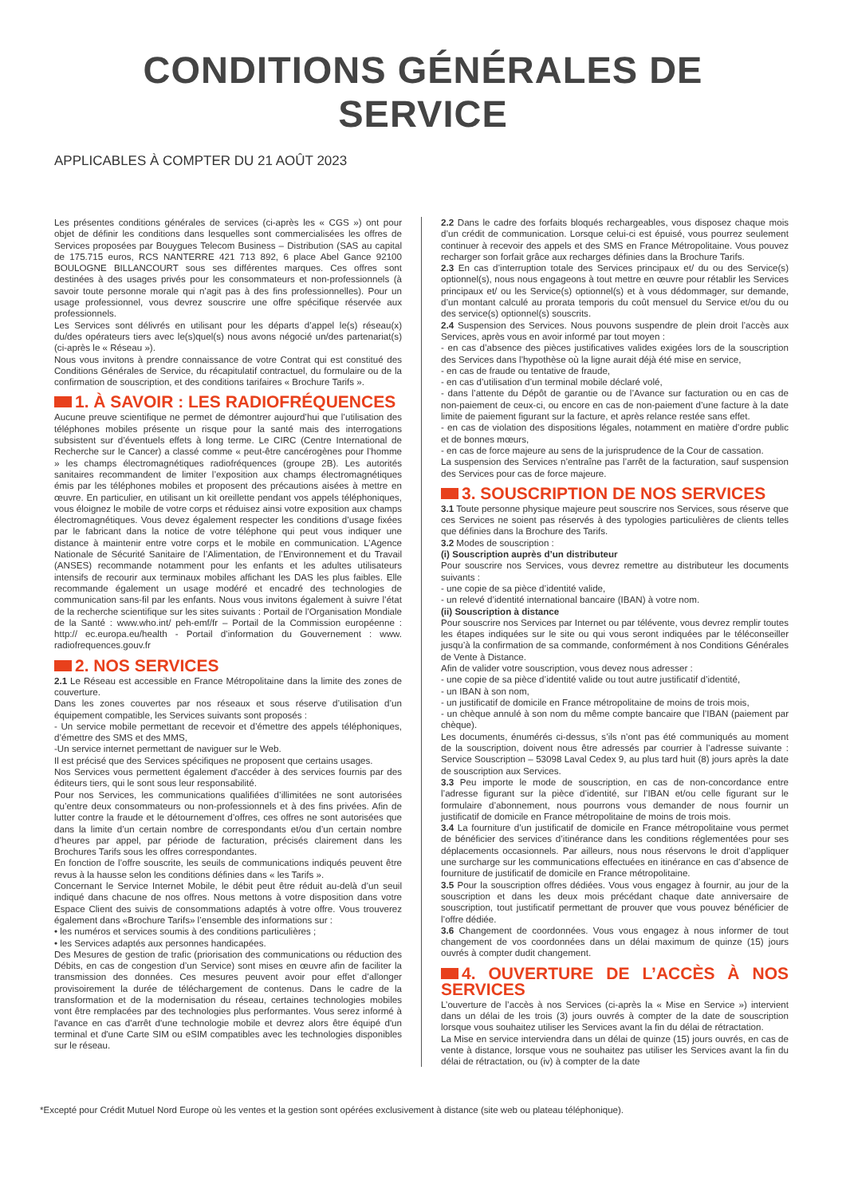CONDITIONS GÉNÉRALES DE SERVICE
APPLICABLES À COMPTER DU 21 AOÛT 2023
Les présentes conditions générales de services (ci-après les « CGS ») ont pour objet de définir les conditions dans lesquelles sont commercialisées les offres de Services proposées par Bouygues Telecom Business – Distribution (SAS au capital de 175.715 euros, RCS NANTERRE 421 713 892, 6 place Abel Gance 92100 BOULOGNE BILLANCOURT sous ses différentes marques. Ces offres sont destinées à des usages privés pour les consommateurs et non-professionnels (à savoir toute personne morale qui n’agit pas à des fins professionnelles). Pour un usage professionnel, vous devrez souscrire une offre spécifique réservée aux professionnels.
Les Services sont délivrés en utilisant pour les départs d’appel le(s) réseau(x) du/des opérateurs tiers avec le(s)quel(s) nous avons négocié un/des partenariat(s) (ci-après le « Réseau »).
Nous vous invitons à prendre connaissance de votre Contrat qui est constitué des Conditions Générales de Service, du récapitulatif contractuel, du formulaire ou de la confirmation de souscription, et des conditions tarifaires « Brochure Tarifs ».
1. À SAVOIR : LES RADIOFRÉQUENCES
Aucune preuve scientifique ne permet de démontrer aujourd’hui que l’utilisation des téléphones mobiles présente un risque pour la santé mais des interrogations subsistent sur d’éventuels effets à long terme. Le CIRC (Centre International de Recherche sur le Cancer) a classé comme « peut-être cancérogènes pour l’homme » les champs électromagnétiques radiofréquences (groupe 2B). Les autorités sanitaires recommandent de limiter l’exposition aux champs électromagnétiques émis par les téléphones mobiles et proposent des précautions aisées à mettre en œuvre. En particulier, en utilisant un kit oreillette pendant vos appels téléphoniques, vous éloignez le mobile de votre corps et réduisez ainsi votre exposition aux champs électromagnétiques. Vous devez également respecter les conditions d’usage fixées par le fabricant dans la notice de votre téléphone qui peut vous indiquer une distance à maintenir entre votre corps et le mobile en communication. L’Agence Nationale de Sécurité Sanitaire de l’Alimentation, de l’Environnement et du Travail (ANSES) recommande notamment pour les enfants et les adultes utilisateurs intensifs de recourir aux terminaux mobiles affichant les DAS les plus faibles. Elle recommande également un usage modéré et encadré des technologies de communication sans-fil par les enfants. Nous vous invitons également à suivre l’état de la recherche scientifique sur les sites suivants : Portail de l’Organisation Mondiale de la Santé : www.who.int/ peh-emf/fr – Portail de la Commission européenne : http:// ec.europa.eu/health - Portail d’information du Gouvernement : www. radiofrequences.gouv.fr
2. NOS SERVICES
2.1 Le Réseau est accessible en France Métropolitaine dans la limite des zones de couverture.
Dans les zones couvertes par nos réseaux et sous réserve d’utilisation d’un équipement compatible, les Services suivants sont proposés :
- Un service mobile permettant de recevoir et d’émettre des appels téléphoniques, d’émettre des SMS et des MMS,
-Un service internet permettant de naviguer sur le Web.
Il est précisé que des Services spécifiques ne proposent que certains usages.
Nos Services vous permettent également d'accéder à des services fournis par des éditeurs tiers, qui le sont sous leur responsabilité.
Pour nos Services, les communications qualifiées d’illimitées ne sont autorisées qu’entre deux consommateurs ou non-professionnels et à des fins privées. Afin de lutter contre la fraude et le détournement d’offres, ces offres ne sont autorisées que dans la limite d’un certain nombre de correspondants et/ou d’un certain nombre d’heures par appel, par période de facturation, précisés clairement dans les Brochures Tarifs sous les offres correspondantes.
En fonction de l’offre souscrite, les seuils de communications indiqués peuvent être revus à la hausse selon les conditions définies dans « les Tarifs ».
Concernant le Service Internet Mobile, le débit peut être réduit au-delà d’un seuil indiqué dans chacune de nos offres. Nous mettons à votre disposition dans votre Espace Client des suivis de consommations adaptés à votre offre. Vous trouverez également dans «Brochure Tarifs» l’ensemble des informations sur :
• les numéros et services soumis à des conditions particulières ;
• les Services adaptés aux personnes handicapées.
Des Mesures de gestion de trafic (priorisation des communications ou réduction des Débits, en cas de congestion d’un Service) sont mises en œuvre afin de faciliter la transmission des données. Ces mesures peuvent avoir pour effet d’allonger provisoirement la durée de téléchargement de contenus. Dans le cadre de la transformation et de la modernisation du réseau, certaines technologies mobiles vont être remplacées par des technologies plus performantes. Vous serez informé à l'avance en cas d'arrêt d'une technologie mobile et devrez alors être équipé d'un terminal et d'une Carte SIM ou eSIM compatibles avec les technologies disponibles sur le réseau.
2.2 Dans le cadre des forfaits bloqués rechargeables, vous disposez chaque mois d’un crédit de communication. Lorsque celui-ci est épuisé, vous pourrez seulement continuer à recevoir des appels et des SMS en France Métropolitaine. Vous pouvez recharger son forfait grâce aux recharges définies dans la Brochure Tarifs.
2.3 En cas d’interruption totale des Services principaux et/ du ou des Service(s) optionnel(s), nous nous engageons à tout mettre en œuvre pour rétablir les Services principaux et/ ou les Service(s) optionnel(s) et à vous dédommager, sur demande, d’un montant calculé au prorata temporis du coût mensuel du Service et/ou du ou des service(s) optionnel(s) souscrits.
2.4 Suspension des Services. Nous pouvons suspendre de plein droit l’accès aux Services, après vous en avoir informé par tout moyen :
- en cas d’absence des pièces justificatives valides exigées lors de la souscription des Services dans l’hypothèse où la ligne aurait déjà été mise en service,
- en cas de fraude ou tentative de fraude,
- en cas d’utilisation d’un terminal mobile déclaré volé,
- dans l’attente du Dépôt de garantie ou de l’Avance sur facturation ou en cas de non-paiement de ceux-ci, ou encore en cas de non-paiement d’une facture à la date limite de paiement figurant sur la facture, et après relance restée sans effet.
- en cas de violation des dispositions légales, notamment en matière d’ordre public et de bonnes mœurs,
- en cas de force majeure au sens de la jurisprudence de la Cour de cassation.
La suspension des Services n’entraîne pas l’arrêt de la facturation, sauf suspension des Services pour cas de force majeure.
3. SOUSCRIPTION DE NOS SERVICES
3.1 Toute personne physique majeure peut souscrire nos Services, sous réserve que ces Services ne soient pas réservés à des typologies particulières de clients telles que définies dans la Brochure des Tarifs.
3.2 Modes de souscription :
(i) Souscription auprès d’un distributeur
Pour souscrire nos Services, vous devrez remettre au distributeur les documents suivants :
- une copie de sa pièce d’identité valide,
- un relevé d’identité international bancaire (IBAN) à votre nom.
(ii) Souscription à distance
Pour souscrire nos Services par Internet ou par télévente, vous devrez remplir toutes les étapes indiquées sur le site ou qui vous seront indiquées par le téléconseiller jusqu’à la confirmation de sa commande, conformément à nos Conditions Générales de Vente à Distance.
Afin de valider votre souscription, vous devez nous adresser :
- une copie de sa pièce d’identité valide ou tout autre justificatif d’identité,
- un IBAN à son nom,
- un justificatif de domicile en France métropolitaine de moins de trois mois,
- un chèque annulé à son nom du même compte bancaire que l’IBAN (paiement par chèque).
Les documents, énumérés ci-dessus, s’ils n’ont pas été communiqués au moment de la souscription, doivent nous être adressés par courrier à l’adresse suivante : Service Souscription – 53098 Laval Cedex 9, au plus tard huit (8) jours après la date de souscription aux Services.
3.3 Peu importe le mode de souscription, en cas de non-concordance entre l’adresse figurant sur la pièce d’identité, sur l’IBAN et/ou celle figurant sur le formulaire d’abonnement, nous pourrons vous demander de nous fournir un justificatif de domicile en France métropolitaine de moins de trois mois.
3.4 La fourniture d’un justificatif de domicile en France métropolitaine vous permet de bénéficier des services d’itinérance dans les conditions réglementées pour ses déplacements occasionnels. Par ailleurs, nous nous réservons le droit d’appliquer une surcharge sur les communications effectuées en itinérance en cas d’absence de fourniture de justificatif de domicile en France métropolitaine.
3.5 Pour la souscription offres dédiées. Vous vous engagez à fournir, au jour de la souscription et dans les deux mois précédant chaque date anniversaire de souscription, tout justificatif permettant de prouver que vous pouvez bénéficier de l’offre dédiée.
3.6 Changement de coordonnées. Vous vous engagez à nous informer de tout changement de vos coordonnées dans un délai maximum de quinze (15) jours ouvrés à compter dudit changement.
4. OUVERTURE DE L’ACCÈS À NOS SERVICES
L’ouverture de l’accès à nos Services (ci-après la « Mise en Service ») intervient dans un délai de les trois (3) jours ouvrés à compter de la date de souscription lorsque vous souhaitez utiliser les Services avant la fin du délai de rétractation.
La Mise en service interviendra dans un délai de quinze (15) jours ouvrés, en cas de vente à distance, lorsque vous ne souhaitez pas utiliser les Services avant la fin du délai de rétractation, ou (iv) à compter de la date
*Excepté pour Crédit Mutuel Nord Europe où les ventes et la gestion sont opérées exclusivement à distance (site web ou plateau téléphonique).